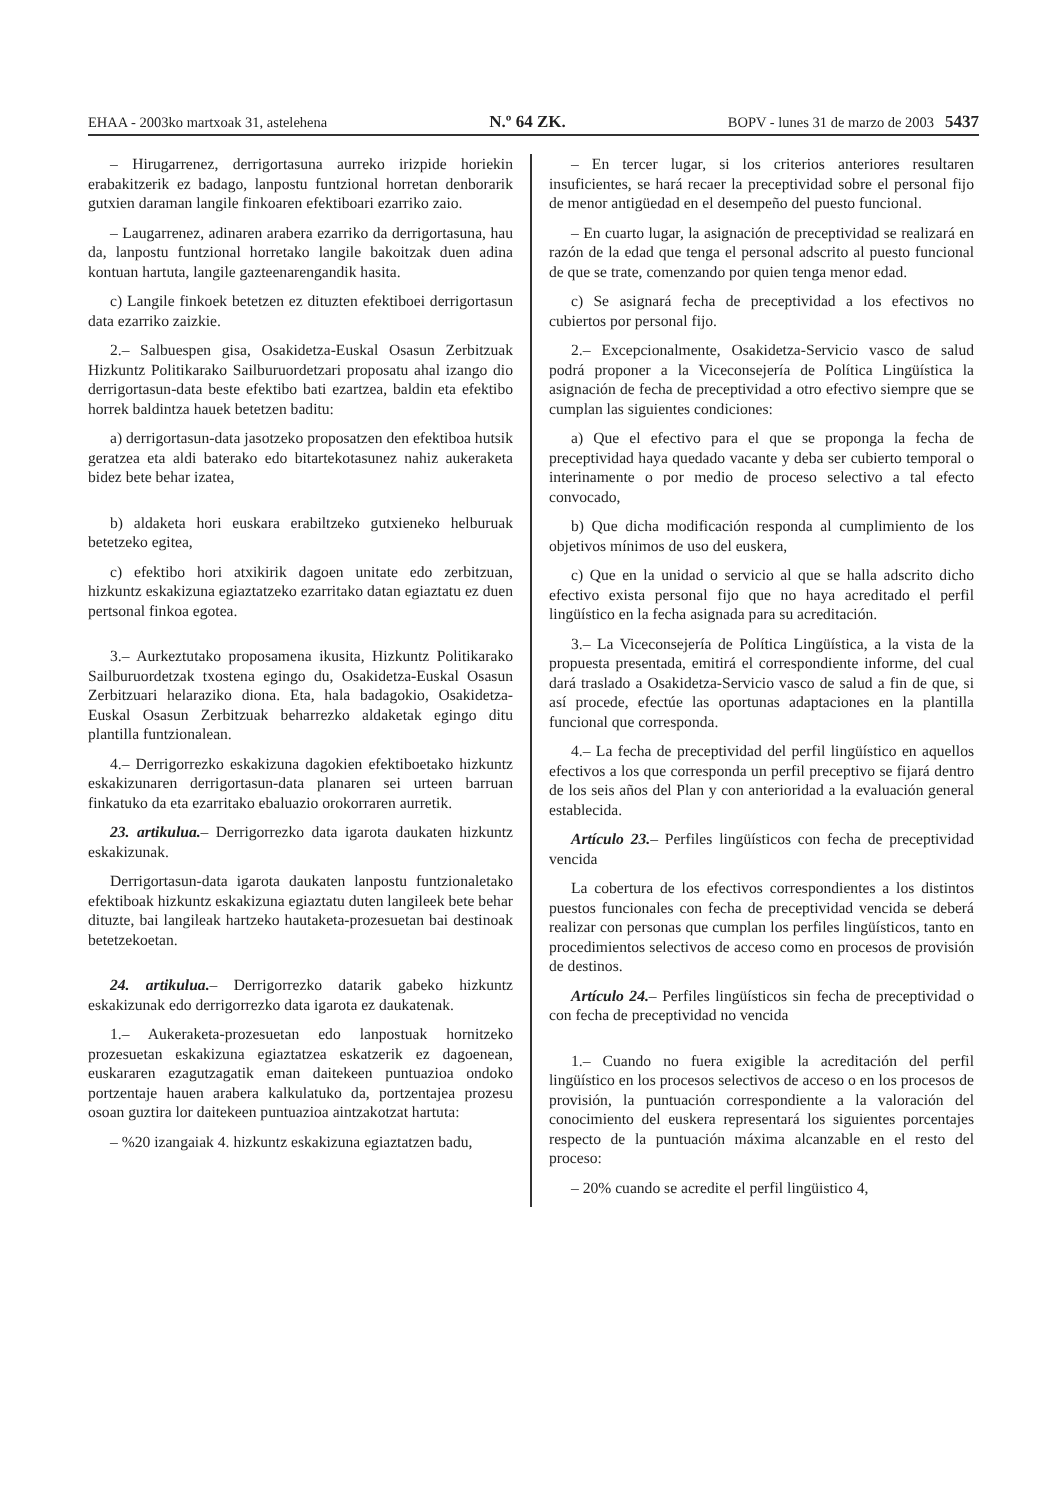EHAA - 2003ko martxoak 31, astelehena N.º 64 ZK. BOPV - lunes 31 de marzo de 2003 5437
– Hirugarrenez, derrigortasuna aurreko irizpide horiekin erabakitzerik ez badago, lanpostu funtzional horretan denborarik gutxien daraman langile finkoaren efektiboari ezarriko zaio.
– Laugarrenez, adinaren arabera ezarriko da derrigortasuna, hau da, lanpostu funtzional horretako langile bakoitzak duen adina kontuan hartuta, langile gazteenarengandik hasita.
c) Langile finkoek betetzen ez dituzten efektiboei derrigortasun data ezarriko zaizkie.
2.– Salbuespen gisa, Osakidetza-Euskal Osasun Zerbitzuak Hizkuntz Politikarako Sailburuordetzari proposatu ahal izango dio derrigortasun-data beste efektibo bati ezartzea, baldin eta efektibo horrek baldintza hauek betetzen baditu:
a) derrigortasun-data jasotzeko proposatzen den efektiboa hutsik geratzea eta aldi baterako edo bitartekotasunez nahiz aukeraketa bidez bete behar izatea,
b) aldaketa hori euskara erabiltzeko gutxieneko helburuak betetzeko egitea,
c) efektibo hori atxikirik dagoen unitate edo zerbitzuan, hizkuntz eskakizuna egiaztatzeko ezarritako datan egiaztatu ez duen pertsonal finkoa egotea.
3.– Aurkeztutako proposamena ikusita, Hizkuntz Politikarako Sailburuordetzak txostena egingo du, Osakidetza-Euskal Osasun Zerbitzuari helaraziko diona. Eta, hala badagokio, Osakidetza-Euskal Osasun Zerbitzuak beharrezko aldaketak egingo ditu plantilla funtzionalean.
4.– Derrigorrezko eskakizuna dagokien efektiboetako hizkuntz eskakizunaren derrigortasun-data planaren sei urteen barruan finkatuko da eta ezarritako ebaluazio orokorraren aurretik.
23. artikulua.– Derrigorrezko data igarota daukaten hizkuntz eskakizunak.
Derrigortasun-data igarota daukaten lanpostu funtzionaletako efektiboak hizkuntz eskakizuna egiaztatu duten langileek bete behar dituzte, bai langileak hartzeko hautaketa-prozesuetan bai destinoak betetzekoetan.
24. artikulua.– Derrigorrezko datarik gabeko hizkuntz eskakizunak edo derrigorrezko data igarota ez daukatenak.
1.– Aukeraketa-prozesuetan edo lanpostuak hornitzeko prozesuetan eskakizuna egiaztatzea eskatzerik ez dagoenean, euskararen ezagutzagatik eman daitekeen puntuazioa ondoko portzentaje hauen arabera kalkulatuko da, portzentajea prozesu osoan guztira lor daitekeen puntuazioa aintzakotzat hartuta:
– %20 izangaiak 4. hizkuntz eskakizuna egiaztatzen badu,
– En tercer lugar, si los criterios anteriores resultaren insuficientes, se hará recaer la preceptividad sobre el personal fijo de menor antigüedad en el desempeño del puesto funcional.
– En cuarto lugar, la asignación de preceptividad se realizará en razón de la edad que tenga el personal adscrito al puesto funcional de que se trate, comenzando por quien tenga menor edad.
c) Se asignará fecha de preceptividad a los efectivos no cubiertos por personal fijo.
2.– Excepcionalmente, Osakidetza-Servicio vasco de salud podrá proponer a la Viceconsejería de Política Lingüística la asignación de fecha de preceptividad a otro efectivo siempre que se cumplan las siguientes condiciones:
a) Que el efectivo para el que se proponga la fecha de preceptividad haya quedado vacante y deba ser cubierto temporal o interinamente o por medio de proceso selectivo a tal efecto convocado,
b) Que dicha modificación responda al cumplimiento de los objetivos mínimos de uso del euskera,
c) Que en la unidad o servicio al que se halla adscrito dicho efectivo exista personal fijo que no haya acreditado el perfil lingüístico en la fecha asignada para su acreditación.
3.– La Viceconsejería de Política Lingüística, a la vista de la propuesta presentada, emitirá el correspondiente informe, del cual dará traslado a Osakidetza-Servicio vasco de salud a fin de que, si así procede, efectúe las oportunas adaptaciones en la plantilla funcional que corresponda.
4.– La fecha de preceptividad del perfil lingüístico en aquellos efectivos a los que corresponda un perfil preceptivo se fijará dentro de los seis años del Plan y con anterioridad a la evaluación general establecida.
Artículo 23.– Perfiles lingüísticos con fecha de preceptividad vencida
La cobertura de los efectivos correspondientes a los distintos puestos funcionales con fecha de preceptividad vencida se deberá realizar con personas que cumplan los perfiles lingüísticos, tanto en procedimientos selectivos de acceso como en procesos de provisión de destinos.
Artículo 24.– Perfiles lingüísticos sin fecha de preceptividad o con fecha de preceptividad no vencida
1.– Cuando no fuera exigible la acreditación del perfil lingüístico en los procesos selectivos de acceso o en los procesos de provisión, la puntuación correspondiente a la valoración del conocimiento del euskera representará los siguientes porcentajes respecto de la puntuación máxima alcanzable en el resto del proceso:
– 20% cuando se acredite el perfil lingüistico 4,